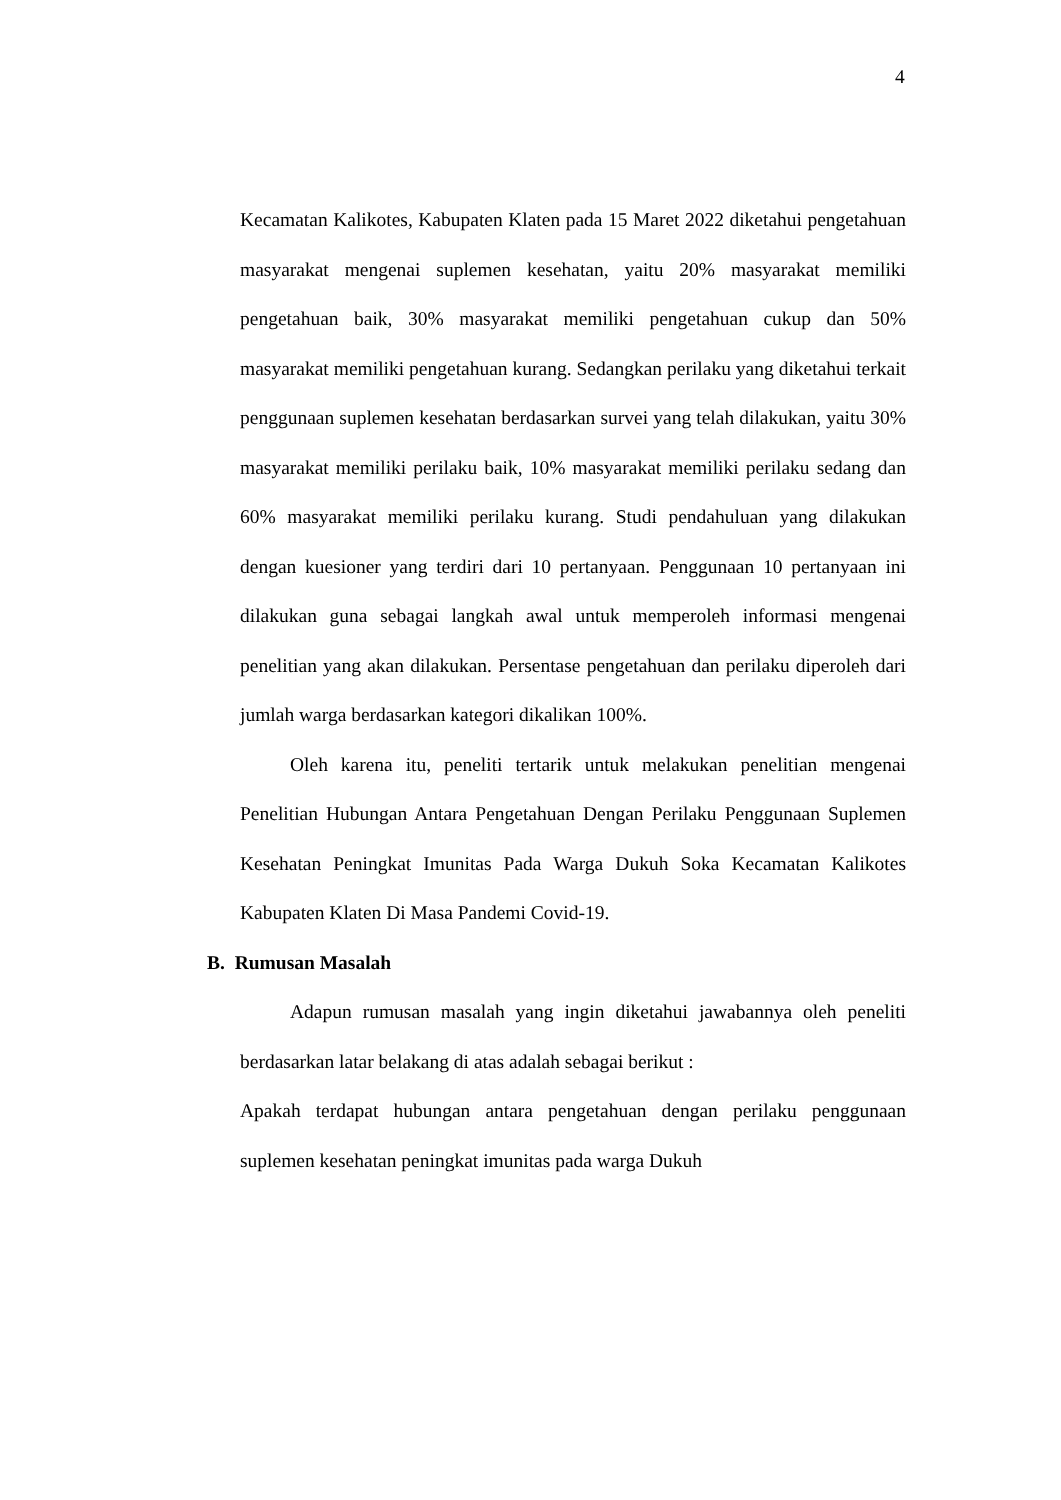4
Kecamatan Kalikotes, Kabupaten Klaten pada 15 Maret 2022 diketahui pengetahuan masyarakat mengenai suplemen kesehatan, yaitu 20% masyarakat memiliki pengetahuan baik, 30% masyarakat memiliki pengetahuan cukup dan 50% masyarakat memiliki pengetahuan kurang. Sedangkan perilaku yang diketahui terkait penggunaan suplemen kesehatan berdasarkan survei yang telah dilakukan, yaitu 30% masyarakat memiliki perilaku baik, 10% masyarakat memiliki perilaku sedang dan 60% masyarakat memiliki perilaku kurang. Studi pendahuluan yang dilakukan dengan kuesioner yang terdiri dari 10 pertanyaan. Penggunaan 10 pertanyaan ini dilakukan guna sebagai langkah awal untuk memperoleh informasi mengenai penelitian yang akan dilakukan. Persentase pengetahuan dan perilaku diperoleh dari jumlah warga berdasarkan kategori dikalikan 100%.
Oleh karena itu, peneliti tertarik untuk melakukan penelitian mengenai Penelitian Hubungan Antara Pengetahuan Dengan Perilaku Penggunaan Suplemen Kesehatan Peningkat Imunitas Pada Warga Dukuh Soka Kecamatan Kalikotes Kabupaten Klaten Di Masa Pandemi Covid-19.
B. Rumusan Masalah
Adapun rumusan masalah yang ingin diketahui jawabannya oleh peneliti berdasarkan latar belakang di atas adalah sebagai berikut :
Apakah terdapat hubungan antara pengetahuan dengan perilaku penggunaan suplemen kesehatan peningkat imunitas pada warga Dukuh